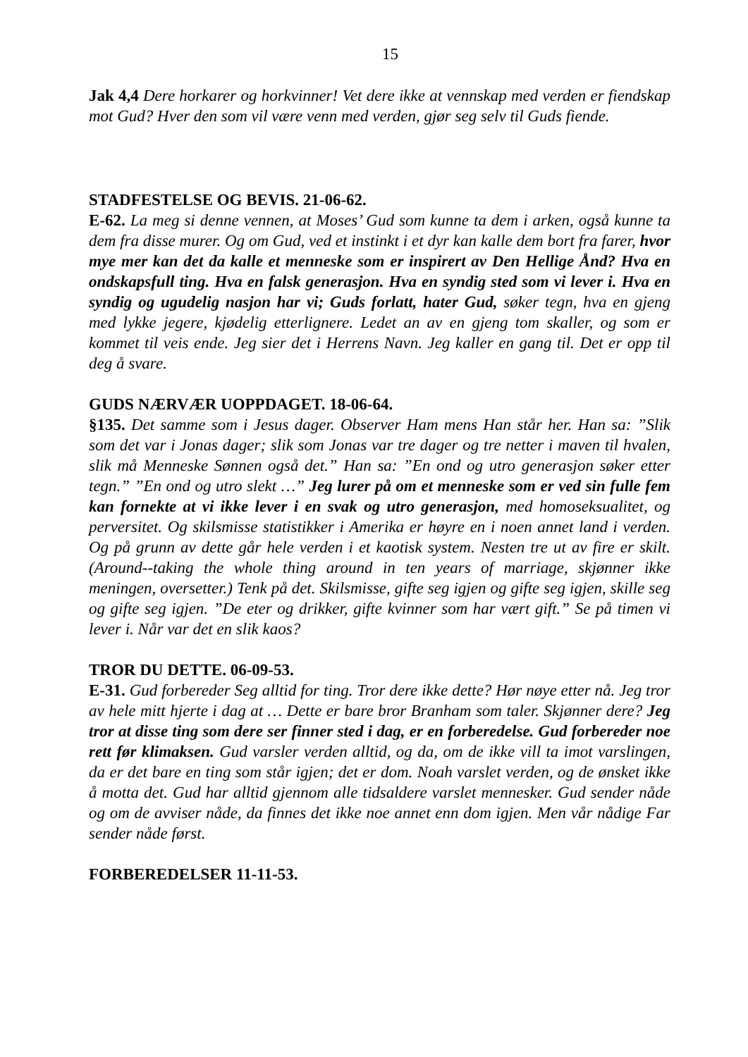15
Jak 4,4 Dere horkarer og horkvinner! Vet dere ikke at vennskap med verden er fiendskap mot Gud? Hver den som vil være venn med verden, gjør seg selv til Guds fiende.
STADFESTELSE OG BEVIS. 21-06-62.
E-62. La meg si denne vennen, at Moses’ Gud som kunne ta dem i arken, også kunne ta dem fra disse murer. Og om Gud, ved et instinkt i et dyr kan kalle dem bort fra farer, hvor mye mer kan det da kalle et menneske som er inspirert av Den Hellige Ånd? Hva en ondskapsfull ting. Hva en falsk generasjon. Hva en syndig sted som vi lever i. Hva en syndig og ugudelig nasjon har vi; Guds forlatt, hater Gud, søker tegn, hva en gjeng med lykke jegere, kjødelig etterlignere. Ledet an av en gjeng tom skaller, og som er kommet til veis ende. Jeg sier det i Herrens Navn. Jeg kaller en gang til. Det er opp til deg å svare.
GUDS NÆRVÆR UOPPDAGET. 18-06-64.
§135. Det samme som i Jesus dager. Observer Ham mens Han står her. Han sa: ”Slik som det var i Jonas dager; slik som Jonas var tre dager og tre netter i maven til hvalen, slik må Menneske Sønnen også det.” Han sa: ”En ond og utro generasjon søker etter tegn.” ”En ond og utro slekt …” Jeg lurer på om et menneske som er ved sin fulle fem kan fornekte at vi ikke lever i en svak og utro generasjon, med homoseksualitet, og perversitet. Og skilsmisse statistikker i Amerika er høyre en i noen annet land i verden. Og på grunn av dette går hele verden i et kaotisk system. Nesten tre ut av fire er skilt. (Around--taking the whole thing around in ten years of marriage, skjønner ikke meningen, oversetter.) Tenk på det. Skilsmisse, gifte seg igjen og gifte seg igjen, skille seg og gifte seg igjen. ”De eter og drikker, gifte kvinner som har vært gift.” Se på timen vi lever i. Når var det en slik kaos?
TROR DU DETTE. 06-09-53.
E-31. Gud forbereder Seg alltid for ting. Tror dere ikke dette? Hør nøye etter nå. Jeg tror av hele mitt hjerte i dag at … Dette er bare bror Branham som taler. Skjønner dere? Jeg tror at disse ting som dere ser finner sted i dag, er en forberedelse. Gud forbereder noe rett før klimaksen. Gud varsler verden alltid, og da, om de ikke vill ta imot varslingen, da er det bare en ting som står igjen; det er dom. Noah varslet verden, og de ønsket ikke å motta det. Gud har alltid gjennom alle tidsaldere varslet mennesker. Gud sender nåde og om de avviser nåde, da finnes det ikke noe annet enn dom igjen. Men vår nådige Far sender nåde først.
FORBEREDELSER 11-11-53.